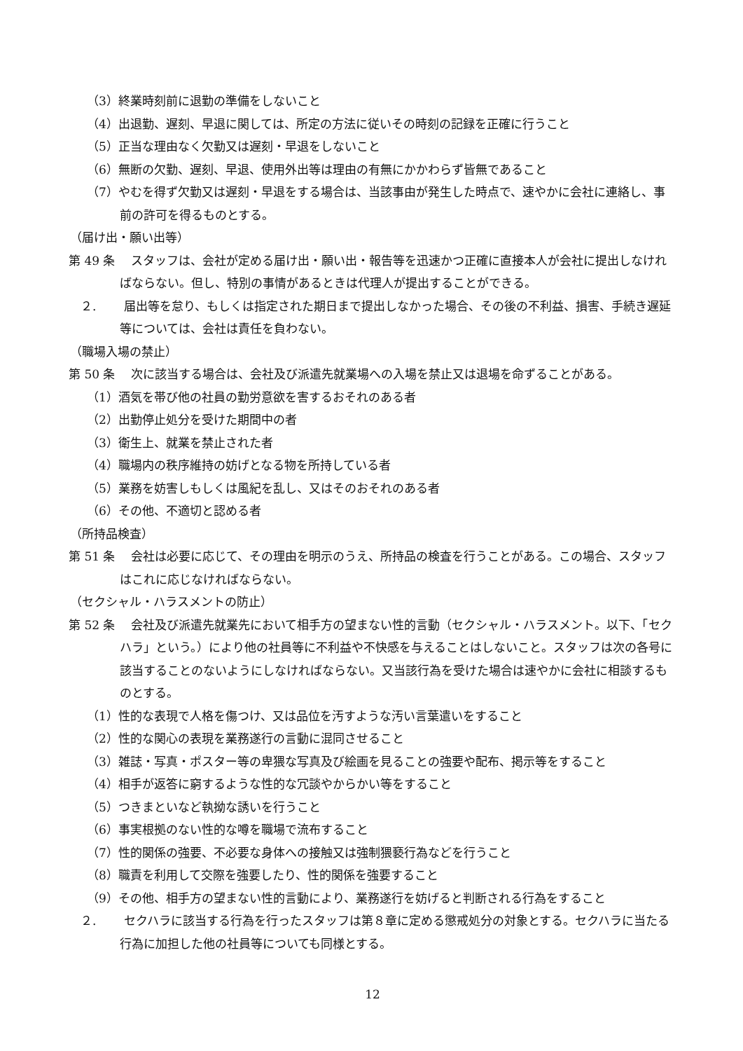（3）終業時刻前に退勤の準備をしないこと
（4）出退勤、遅刻、早退に関しては、所定の方法に従いその時刻の記録を正確に行うこと
（5）正当な理由なく欠勤又は遅刻・早退をしないこと
（6）無断の欠勤、遅刻、早退、使用外出等は理由の有無にかかわらず皆無であること
（7）やむを得ず欠勤又は遅刻・早退をする場合は、当該事由が発生した時点で、速やかに会社に連絡し、事前の許可を得るものとする。
（届け出・願い出等）
第 49 条　 スタッフは、会社が定める届け出・願い出・報告等を迅速かつ正確に直接本人が会社に提出しなければならない。但し、特別の事情があるときは代理人が提出することができる。
　２.　　 届出等を怠り、もしくは指定された期日まで提出しなかった場合、その後の不利益、損害、手続き遅延等については、会社は責任を負わない。
（職場入場の禁止）
第 50 条　 次に該当する場合は、会社及び派遣先就業場への入場を禁止又は退場を命ずることがある。
（1）酒気を帯び他の社員の勤労意欲を害するおそれのある者
（2）出勤停止処分を受けた期間中の者
（3）衛生上、就業を禁止された者
（4）職場内の秩序維持の妨げとなる物を所持している者
（5）業務を妨害しもしくは風紀を乱し、又はそのおそれのある者
（6）その他、不適切と認める者
（所持品検査）
第 51 条　 会社は必要に応じて、その理由を明示のうえ、所持品の検査を行うことがある。この場合、スタッフはこれに応じなければならない。
（セクシャル・ハラスメントの防止）
第 52 条　 会社及び派遣先就業先において相手方の望まない性的言動（セクシャル・ハラスメント。以下、「セクハラ」という。）により他の社員等に不利益や不快感を与えることはしないこと。スタッフは次の各号に該当することのないようにしなければならない。又当該行為を受けた場合は速やかに会社に相談するものとする。
（1）性的な表現で人格を傷つけ、又は品位を汚すような汚い言葉遣いをすること
（2）性的な関心の表現を業務遂行の言動に混同させること
（3）雑誌・写真・ポスター等の卑猥な写真及び絵画を見ることの強要や配布、掲示等をすること
（4）相手が返答に窮するような性的な冗談やからかい等をすること
（5）つきまといなど執拗な誘いを行うこと
（6）事実根拠のない性的な噂を職場で流布すること
（7）性的関係の強要、不必要な身体への接触又は強制猥褻行為などを行うこと
（8）職責を利用して交際を強要したり、性的関係を強要すること
（9）その他、相手方の望まない性的言動により、業務遂行を妨げると判断される行為をすること
　２.　　 セクハラに該当する行為を行ったスタッフは第８章に定める懲戒処分の対象とする。セクハラに当たる行為に加担した他の社員等についても同様とする。
12